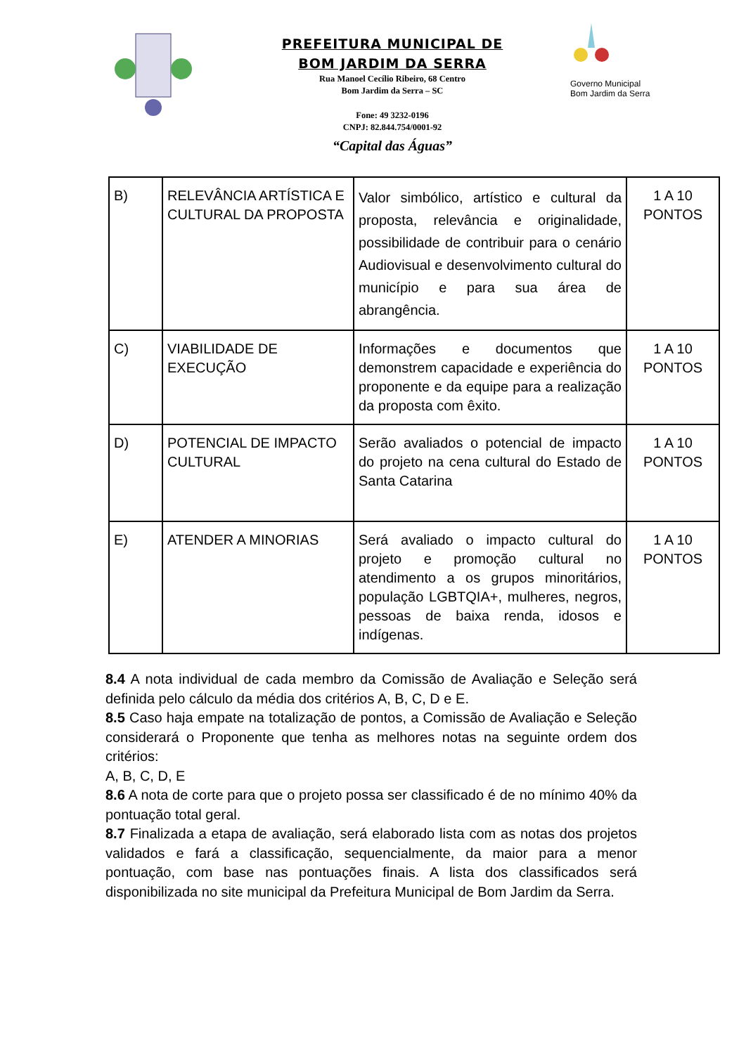PREFEITURA MUNICIPAL DE
BOM JARDIM DA SERRA
Rua Manoel Cecílio Ribeiro, 68 Centro
Bom Jardim da Serra – SC
Fone: 49 3232-0196
CNPJ: 82.844.754/0001-92
“Capital das Águas”
Governo Municipal
Bom Jardim da Serra
| B) | RELEVÂNCIA ARTÍSTICA E CULTURAL DA PROPOSTA | Valor simbólico, artístico e cultural da proposta, relevância e originalidade, possibilidade de contribuir para o cenário Audiovisual e desenvolvimento cultural do município e para sua área de abrangência. | 1 A 10 PONTOS |
| C) | VIABILIDADE DE EXECUÇÃO | Informações e documentos que demonstrem capacidade e experiência do proponente e da equipe para a realização da proposta com êxito. | 1 A 10 PONTOS |
| D) | POTENCIAL DE IMPACTO CULTURAL | Serão avaliados o potencial de impacto do projeto na cena cultural do Estado de Santa Catarina | 1 A 10 PONTOS |
| E) | ATENDER A MINORIAS | Será avaliado o impacto cultural do projeto e promoção cultural no atendimento a os grupos minoritários, população LGBTQIA+, mulheres, negros, pessoas de baixa renda, idosos e indígenas. | 1 A 10 PONTOS |
8.4 A nota individual de cada membro da Comissão de Avaliação e Seleção será definida pelo cálculo da média dos critérios A, B, C, D e E.
8.5 Caso haja empate na totalização de pontos, a Comissão de Avaliação e Seleção considerará o Proponente que tenha as melhores notas na seguinte ordem dos critérios:
A, B, C, D, E
8.6 A nota de corte para que o projeto possa ser classificado é de no mínimo 40% da pontuação total geral.
8.7 Finalizada a etapa de avaliação, será elaborado lista com as notas dos projetos validados e fará a classificação, sequencialmente, da maior para a menor pontuação, com base nas pontuações finais. A lista dos classificados será disponibilizada no site municipal da Prefeitura Municipal de Bom Jardim da Serra.